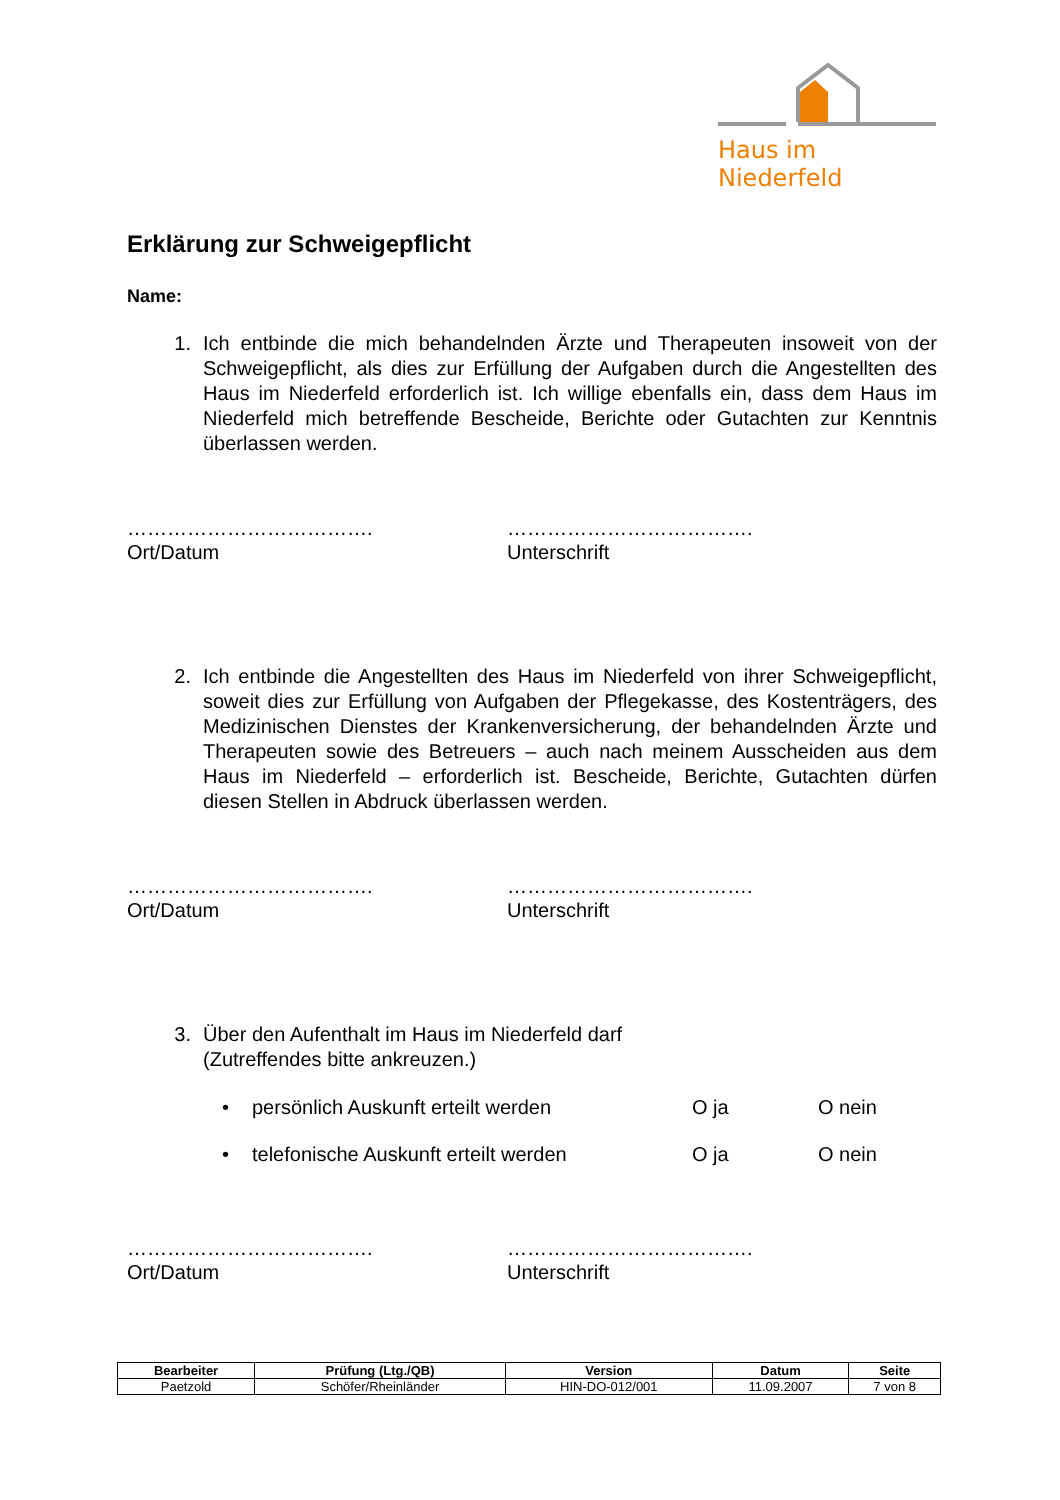Haus im Niederfeld
Erklärung zur Schweigepflicht
Name:
1. Ich entbinde die mich behandelnden Ärzte und Therapeuten insoweit von der Schweigepflicht, als dies zur Erfüllung der Aufgaben durch die Angestellten des Haus im Niederfeld erforderlich ist. Ich willige ebenfalls ein, dass dem Haus im Niederfeld mich betreffende Bescheide, Berichte oder Gutachten zur Kenntnis überlassen werden.
……………………………….
Ort/Datum
……………………………….
Unterschrift
2. Ich entbinde die Angestellten des Haus im Niederfeld von ihrer Schweigepflicht, soweit dies zur Erfüllung von Aufgaben der Pflegekasse, des Kostenträgers, des Medizinischen Dienstes der Krankenversicherung, der behandelnden Ärzte und Therapeuten sowie des Betreuers – auch nach meinem Ausscheiden aus dem Haus im Niederfeld – erforderlich ist. Bescheide, Berichte, Gutachten dürfen diesen Stellen in Abdruck überlassen werden.
……………………………….
Ort/Datum
……………………………….
Unterschrift
3. Über den Aufenthalt im Haus im Niederfeld darf
(Zutreffendes bitte ankreuzen.)
• persönlich Auskunft erteilt werden O ja O nein
• telefonische Auskunft erteilt werden O ja O nein
……………………………….
Ort/Datum
……………………………….
Unterschrift
| Bearbeiter | Prüfung (Ltg./QB) | Version | Datum | Seite |
| --- | --- | --- | --- | --- |
| Paetzold | Schöfer/Rheinländer | HIN-DO-012/001 | 11.09.2007 | 7 von 8 |